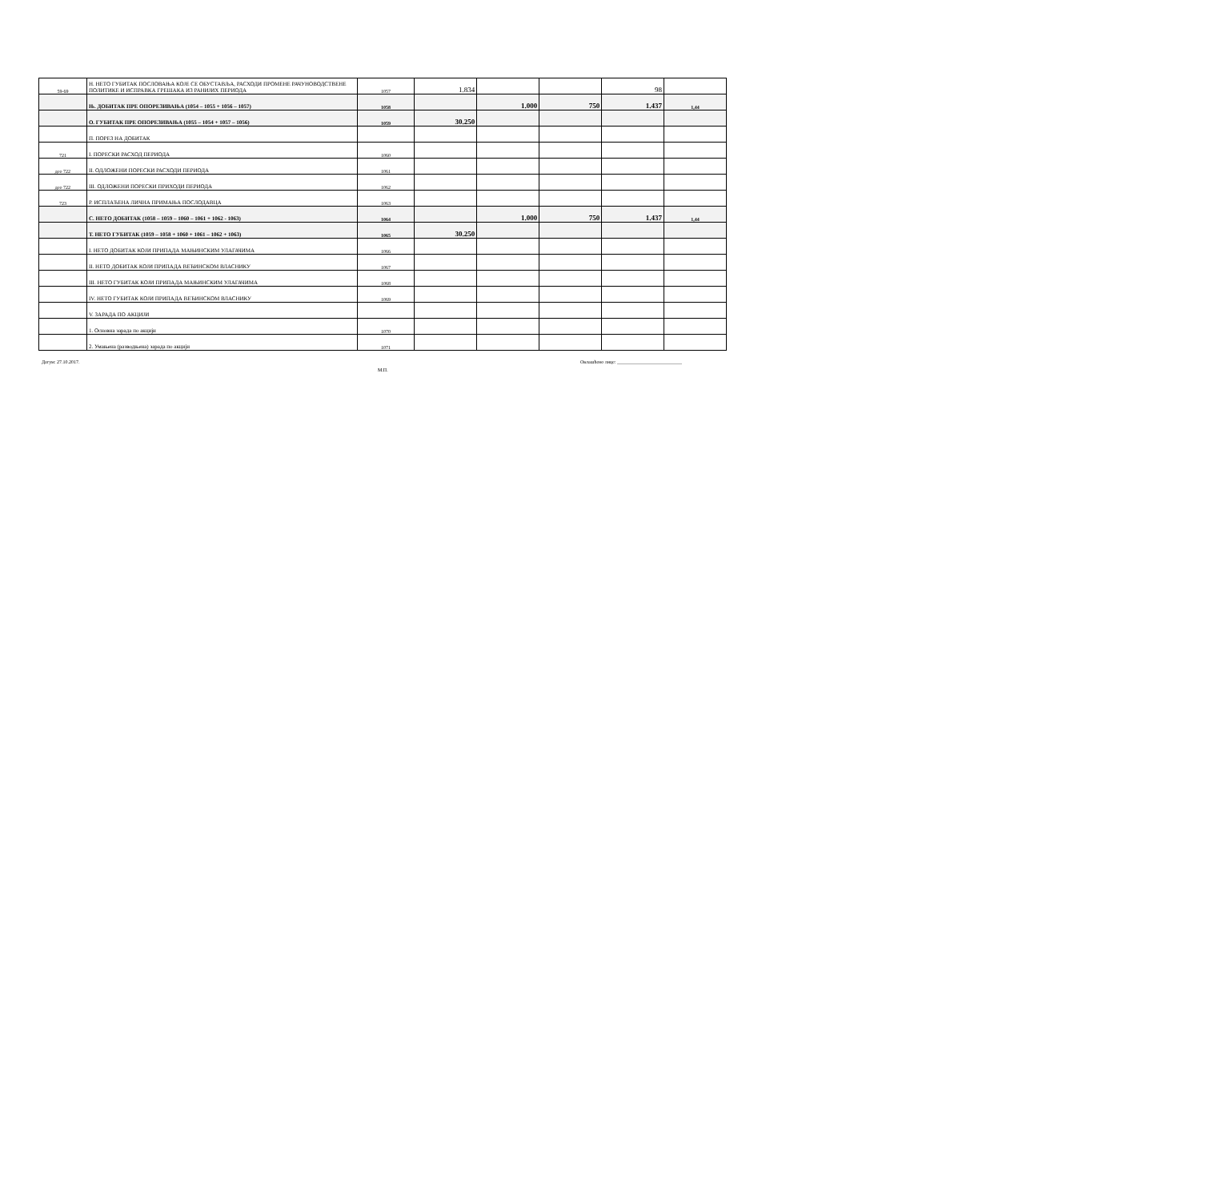| 59-69 | Н. НЕТО ГУБИТАК ПОСЛОВАЊА КОЈЕ СЕ ОБУСТАВЉА, РАСХОДИ ПРОМЕНЕ РАЧУНОВОДСТВЕНЕ ПОЛИТИКЕ И ИСПРАВКА ГРЕШАКА ИЗ РАНИЈИХ ПЕРИОДА | 1057 | 1.834 | | | 98 | |
| | Њ. ДОБИТАК ПРЕ ОПОРЕЗИВАЊА (1054 – 1055 + 1056 – 1057) | 1058 | | 1.000 | 750 | 1.437 | 1,44 |
| | О. ГУБИТАК ПРЕ ОПОРЕЗИВАЊА (1055 – 1054 + 1057 – 1056) | 1059 | 30.250 | | | | |
| | П. ПОРЕЗ НА ДОБИТАК | | | | | | |
| 721 | I. ПОРЕСКИ РАСХОД ПЕРИОДА | 1060 | | | | | |
| део 722 | II. ОДЛОЖЕНИ ПОРЕСКИ РАСХОДИ ПЕРИОДА | 1061 | | | | | |
| део 722 | III. ОДЛОЖЕНИ ПОРЕСКИ ПРИХОДИ ПЕРИОДА | 1062 | | | | | |
| 723 | Р. ИСПЛАЋЕНА ЛИЧНА ПРИМАЊА ПОСЛОДАВЦА | 1063 | | | | | |
| | С. НЕТО ДОБИТАК (1058 – 1059 – 1060 – 1061 + 1062 - 1063) | 1064 | | 1.000 | 750 | 1.437 | 1,44 |
| | Т. НЕТО ГУБИТАК (1059 – 1058 + 1060 + 1061 – 1062 + 1063) | 1065 | 30.250 | | | | |
| | I. НЕТО ДОБИТАК КОЈИ ПРИПАДА МАЊИНСКИМ УЛАГАЧИМА | 1066 | | | | | |
| | II. НЕТО ДОБИТАК КОЈИ ПРИПАДА ВЕЋИНСКОМ ВЛАСНИКУ | 1067 | | | | | |
| | III. НЕТО ГУБИТАК КОЈИ ПРИПАДА МАЊИНСКИМ УЛАГАЧИМА | 1068 | | | | | |
| | IV. НЕТО ГУБИТАК КОЈИ ПРИПАДА ВЕЋИНСКОМ ВЛАСНИКУ | 1069 | | | | | |
| | V. ЗАРАДА ПО АКЦИЈИ | | | | | | |
| | 1. Основна зарада по акцији | 1070 | | | | | |
| | 2. Умањена (разводњена) зарада по акцији | 1071 | | | | | |
Датум: 27.10.2017. Овлашћено лице: ___________________________
М.П.